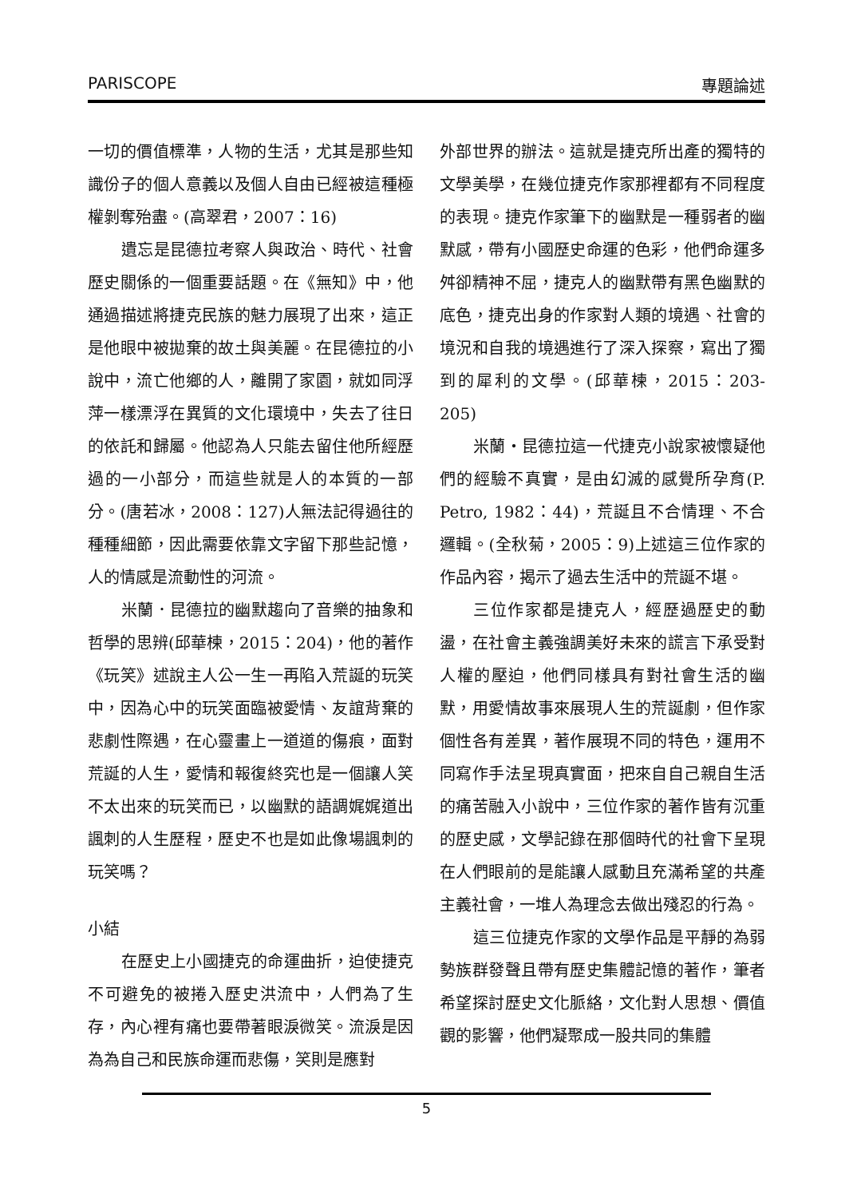PARISCOPE 專題論述
一切的價值標準，人物的生活，尤其是那些知識份子的個人意義以及個人自由已經被這種極權剝奪殆盡。(高翠君，2007：16)
遺忘是昆德拉考察人與政治、時代、社會歷史關係的一個重要話題。在《無知》中，他通過描述將捷克民族的魅力展現了出來，這正是他眼中被拋棄的故土與美麗。在昆德拉的小說中，流亡他鄉的人，離開了家園，就如同浮萍一樣漂浮在異質的文化環境中，失去了往日的依託和歸屬。他認為人只能去留住他所經歷過的一小部分，而這些就是人的本質的一部分。(唐若冰，2008：127)人無法記得過往的種種細節，因此需要依靠文字留下那些記憶，人的情感是流動性的河流。
米蘭．昆德拉的幽默趨向了音樂的抽象和哲學的思辨(邱華楝，2015：204)，他的著作《玩笑》述說主人公一生一再陷入荒誕的玩笑中，因為心中的玩笑面臨被愛情、友誼背棄的悲劇性際遇，在心靈畫上一道道的傷痕，面對荒誕的人生，愛情和報復終究也是一個讓人笑不太出來的玩笑而已，以幽默的語調娓娓道出諷刺的人生歷程，歷史不也是如此像場諷刺的玩笑嗎？
小結
在歷史上小國捷克的命運曲折，迫使捷克不可避免的被捲入歷史洪流中，人們為了生存，內心裡有痛也要帶著眼淚微笑。流淚是因為為自己和民族命運而悲傷，笑則是應對
外部世界的辦法。這就是捷克所出產的獨特的文學美學，在幾位捷克作家那裡都有不同程度的表現。捷克作家筆下的幽默是一種弱者的幽默感，帶有小國歷史命運的色彩，他們命運多舛卻精神不屈，捷克人的幽默帶有黑色幽默的底色，捷克出身的作家對人類的境遇、社會的境況和自我的境遇進行了深入探察，寫出了獨到的犀利的文學。(邱華楝，2015：203-205)
米蘭‧昆德拉這一代捷克小說家被懷疑他們的經驗不真實，是由幻滅的感覺所孕育(P. Petro, 1982：44)，荒誕且不合情理、不合邏輯。(全秋菊，2005：9)上述這三位作家的作品內容，揭示了過去生活中的荒誕不堪。
三位作家都是捷克人，經歷過歷史的動盪，在社會主義強調美好未來的謊言下承受對人權的壓迫，他們同樣具有對社會生活的幽默，用愛情故事來展現人生的荒誕劇，但作家個性各有差異，著作展現不同的特色，運用不同寫作手法呈現真實面，把來自自己親自生活的痛苦融入小說中，三位作家的著作皆有沉重的歷史感，文學記錄在那個時代的社會下呈現在人們眼前的是能讓人感動且充滿希望的共產主義社會，一堆人為理念去做出殘忍的行為。
這三位捷克作家的文學作品是平靜的為弱勢族群發聲且帶有歷史集體記憶的著作，筆者希望探討歷史文化脈絡，文化對人思想、價值觀的影響，他們凝聚成一股共同的集體
5